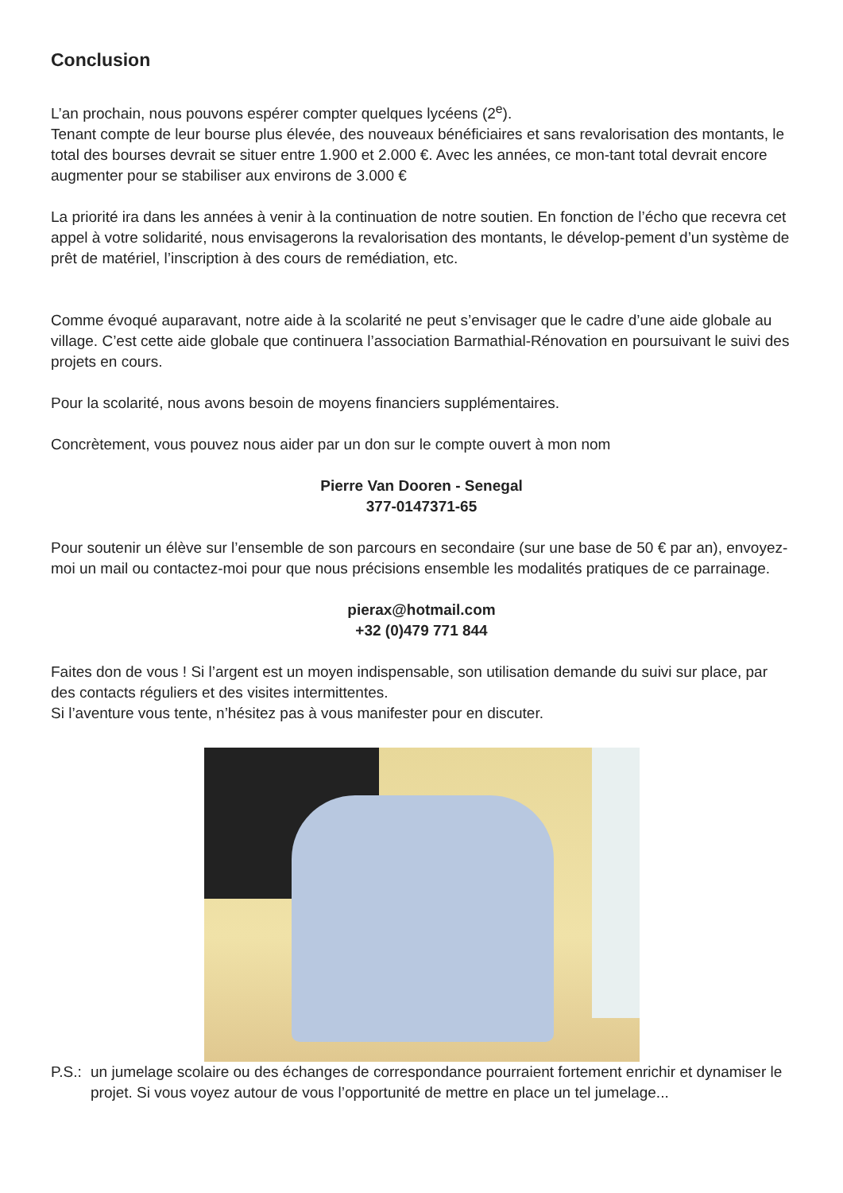Conclusion
L’an prochain, nous pouvons espérer compter quelques lycéens (2<sup>e</sup>).
Tenant compte de leur bourse plus élevée, des nouveaux bénéficiaires et sans revalorisation des montants, le total des bourses devrait se situer entre 1.900 et 2.000 €. Avec les années, ce mon-tant total devrait encore augmenter pour se stabiliser aux environs de 3.000 €
La priorité ira dans les années à venir à la continuation de notre soutien. En fonction de l’écho que recevra cet appel à votre solidarité, nous envisagerons la revalorisation des montants, le dévelop-pement d’un système de prêt de matériel, l’inscription à des cours de remédiation, etc.
Comme évoqué auparavant, notre aide à la scolarité ne peut s’envisager que le cadre d’une aide globale au village. C’est cette aide globale que continuera l’association Barmathial-Rénovation en poursuivant le suivi des projets en cours.
Pour la scolarité, nous avons besoin de moyens financiers supplémentaires.
Concrètement, vous pouvez nous aider par un don sur le compte ouvert à mon nom
Pierre Van Dooren - Senegal
377-0147371-65
Pour soutenir un élève sur l’ensemble de son parcours en secondaire (sur une base de 50 € par an), envoyez-moi un mail ou contactez-moi pour que nous précisions ensemble les modalités pratiques de ce parrainage.
pierax@hotmail.com
+32 (0)479 771 844
Faites don de vous ! Si l’argent est un moyen indispensable, son utilisation demande du suivi sur place, par des contacts réguliers et des visites intermittentes.
Si l’aventure vous tente, n’hésitez pas à vous manifester pour en discuter.
P.S.:
un jumelage scolaire ou des échanges de correspondance pourraient fortement enrichir et dynamiser le projet. Si vous voyez autour de vous l’opportunité de mettre en place un tel jumelage...